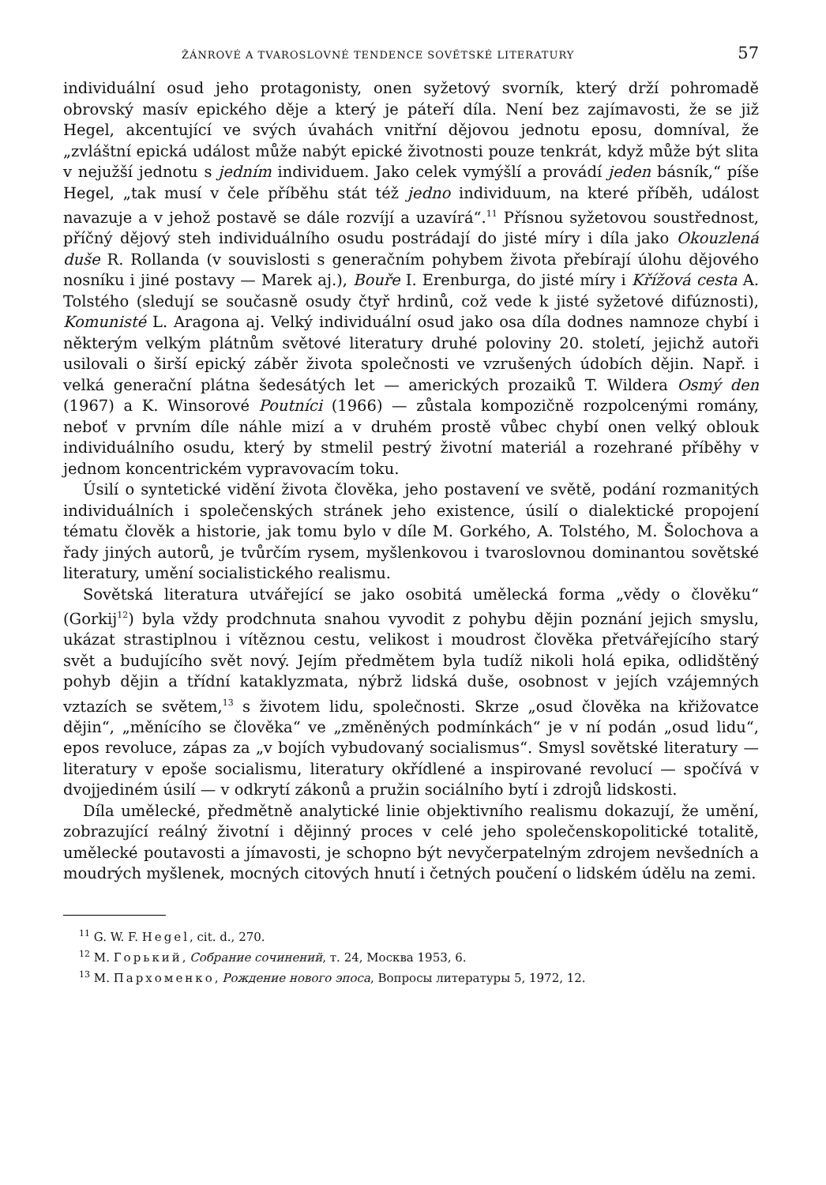ŽÁNROVÉ A TVAROSLOVNÉ TENDENCE SOVĚTSKÉ LITERATURY 57
individuální osud jeho protagonisty, onen syžetový svorník, který drží pohromadě obrovský masív epického děje a který je páteří díla. Není bez zajímavosti, že se již Hegel, akcentující ve svých úvahách vnitřní dějovou jednotu eposu, domníval, že „zvláštní epická událost může nabýt epické životnosti pouze tenkrát, když může být slita v nejužší jednotu s jedním individuem. Jako celek vymýšlí a provádí jeden básník,“ píše Hegel, „tak musí v čele příběhu stát též jedno individuum, na které příběh, událost navazuje a v jehož postavě se dále rozvíjí a uzavírá“.<sup>11</sup> Přísnou syžetovou soustřednost, příčný dějový steh individuálního osudu postrádají do jisté míry i díla jako Okouzlená duše R. Rollanda (v souvislosti s generačním pohybem života přebírají úlohu dějového nosníku i jiné postavy — Marek aj.), Bouře I. Erenburga, do jisté míry i Křížová cesta A. Tolstého (sledují se současně osudy čtyř hrdinů, což vede k jisté syžetové difúznosti), Komunisté L. Aragona aj. Velký individuální osud jako osa díla dodnes namnoze chybí i některým velkým plátnům světové literatury druhé poloviny 20. století, jejichž autoři usilovali o širší epický záběr života společnosti ve vzrušených údobích dějin. Např. i velká generační plátna šedesátých let — amerických prozaiků T. Wildera Osmý den (1967) a K. Winsorové Poutníci (1966) — zůstala kompozičně rozpolcenými romány, neboť v prvním díle náhle mizí a v druhém prostě vůbec chybí onen velký oblouk individuálního osudu, který by stmelil pestrý životní materiál a rozehrané příběhy v jednom koncentrickém vypravovacím toku.
Úsilí o syntetické vidění života člověka, jeho postavení ve světě, podání rozmanitých individuálních i společenských stránek jeho existence, úsilí o dialektické propojení tématu člověk a historie, jak tomu bylo v díle M. Gorkého, A. Tolstého, M. Šolochova a řady jiných autorů, je tvůrčím rysem, myšlenkovou i tvaroslovnou dominantou sovětské literatury, umění socialistického realismu.
Sovětská literatura utvářející se jako osobitá umělecká forma „vědy o člověku“ (Gorkij<sup>12</sup>) byla vždy prodchnuta snahou vyvodit z pohybu dějin poznání jejich smyslu, ukázat strastiplnou i vítěznou cestu, velikost i moudrost člověka přetvářejícího starý svět a budujícího svět nový. Jejím předmětem byla tudíž nikoli holá epika, odlidštěný pohyb dějin a třídní kataklyzmata, nýbrž lidská duše, osobnost v jejích vzájemných vztazích se světem,<sup>13</sup> s životem lidu, společnosti. Skrze „osud člověka na křižovatce dějin“, „měnícího se člověka“ ve „změněných podmínkách“ je v ní podán „osud lidu“, epos revoluce, zápas za „v bojích vybudovaný socialismus“. Smysl sovětské literatury — literatury v epoše socialismu, literatury okřídlené a inspirované revolucí — spočívá v dvojjediném úsilí — v odkrytí zákonů a pružin sociálního bytí i zdrojů lidskosti.
Díla umělecké, předmětně analytické linie objektivního realismu dokazují, že umění, zobrazující reálný životní i dějinný proces v celé jeho společenskopolitické totalitě, umělecké poutavosti a jímavosti, je schopno být nevyčerpatelným zdrojem nevšedních a moudrých myšlenek, mocných citových hnutí i četných poučení o lidském údělu na zemi.
<sup>11</sup> G. W. F. Hegel, cit. d., 270.
<sup>12</sup> М. Горький, Собрание сочинений, т. 24, Москва 1953, 6.
<sup>13</sup> М. Пархоменко, Рождение нового эпоса, Вопросы литературы 5, 1972, 12.